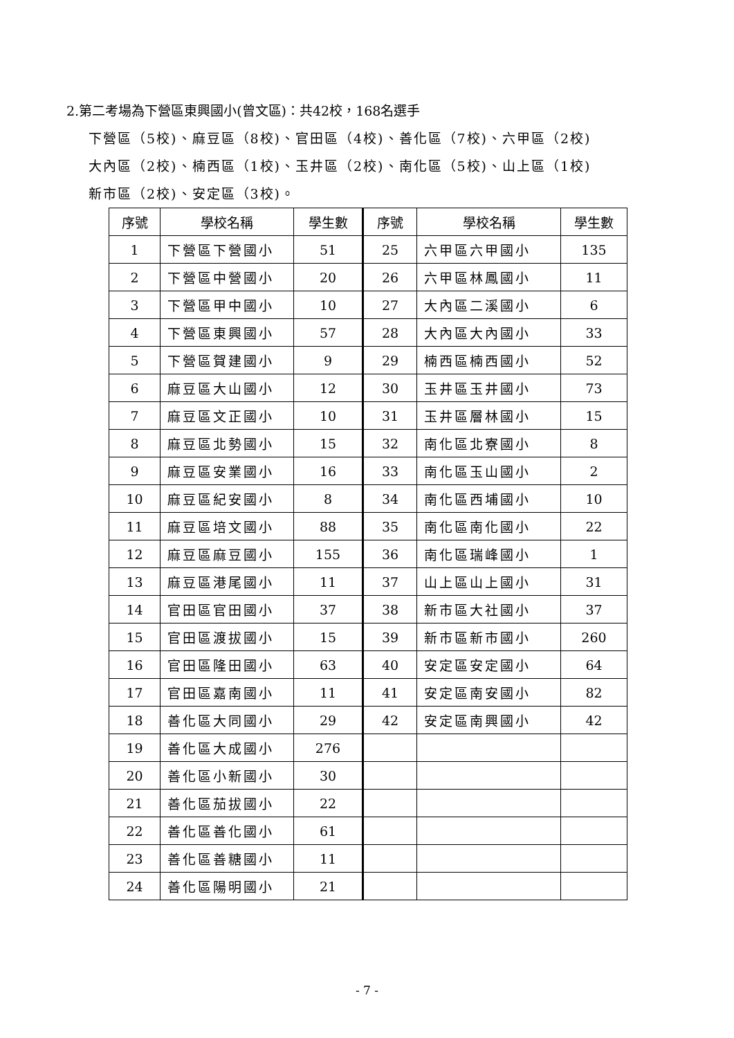2.第二考場為下營區東興國小(曾文區)：共42校，168名選手
下營區（5校)、麻豆區（8校)、官田區（4校)、善化區（7校)、六甲區（2校)
大內區（2校)、楠西區（1校)、玉井區（2校)、南化區（5校)、山上區（1校)
新市區（2校)、安定區（3校)。
| 序號 | 學校名稱 | 學生數 | 序號 | 學校名稱 | 學生數 |
| --- | --- | --- | --- | --- | --- |
| 1 | 下營區下營國小 | 51 | 25 | 六甲區六甲國小 | 135 |
| 2 | 下營區中營國小 | 20 | 26 | 六甲區林鳳國小 | 11 |
| 3 | 下營區甲中國小 | 10 | 27 | 大內區二溪國小 | 6 |
| 4 | 下營區東興國小 | 57 | 28 | 大內區大內國小 | 33 |
| 5 | 下營區賀建國小 | 9 | 29 | 楠西區楠西國小 | 52 |
| 6 | 麻豆區大山國小 | 12 | 30 | 玉井區玉井國小 | 73 |
| 7 | 麻豆區文正國小 | 10 | 31 | 玉井區層林國小 | 15 |
| 8 | 麻豆區北勢國小 | 15 | 32 | 南化區北寮國小 | 8 |
| 9 | 麻豆區安業國小 | 16 | 33 | 南化區玉山國小 | 2 |
| 10 | 麻豆區紀安國小 | 8 | 34 | 南化區西埔國小 | 10 |
| 11 | 麻豆區培文國小 | 88 | 35 | 南化區南化國小 | 22 |
| 12 | 麻豆區麻豆國小 | 155 | 36 | 南化區瑞峰國小 | 1 |
| 13 | 麻豆區港尾國小 | 11 | 37 | 山上區山上國小 | 31 |
| 14 | 官田區官田國小 | 37 | 38 | 新市區大社國小 | 37 |
| 15 | 官田區渡拔國小 | 15 | 39 | 新市區新市國小 | 260 |
| 16 | 官田區隆田國小 | 63 | 40 | 安定區安定國小 | 64 |
| 17 | 官田區嘉南國小 | 11 | 41 | 安定區南安國小 | 82 |
| 18 | 善化區大同國小 | 29 | 42 | 安定區南興國小 | 42 |
| 19 | 善化區大成國小 | 276 | | | |
| 20 | 善化區小新國小 | 30 | | | |
| 21 | 善化區茄拔國小 | 22 | | | |
| 22 | 善化區善化國小 | 61 | | | |
| 23 | 善化區善糖國小 | 11 | | | |
| 24 | 善化區陽明國小 | 21 | | | |
- 7 -